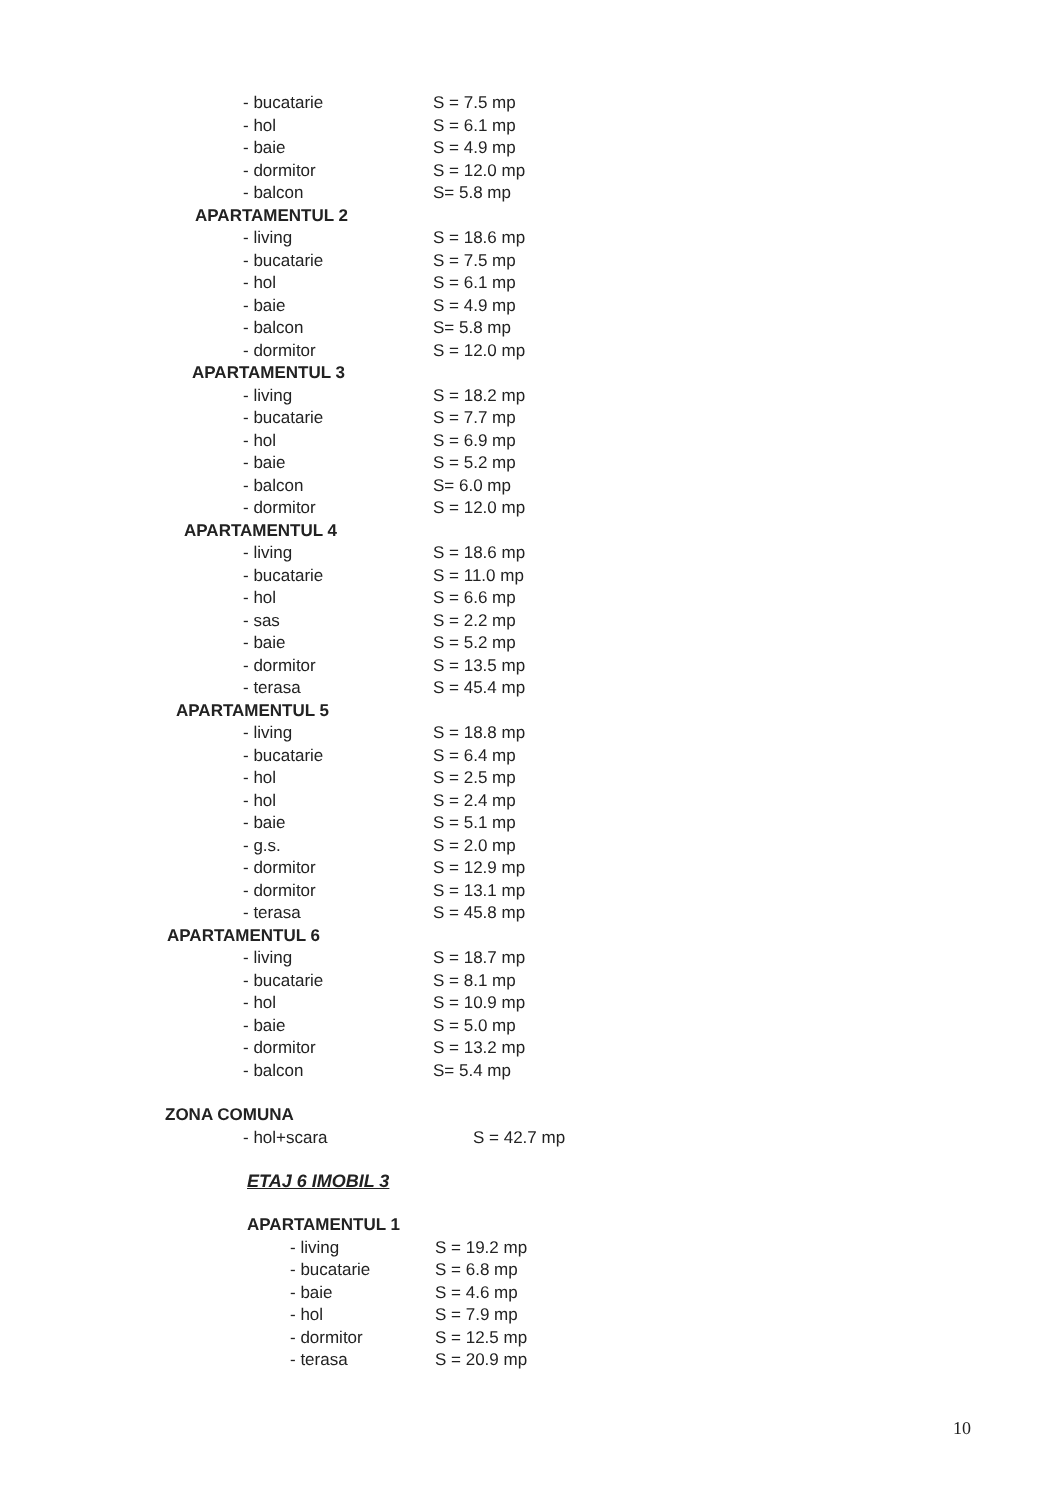| - bucatarie | S = 7.5 mp |
| - hol | S = 6.1 mp |
| - baie | S = 4.9 mp |
| - dormitor | S = 12.0 mp |
| - balcon | S= 5.8 mp |
| APARTAMENTUL 2 | |
| - living | S = 18.6 mp |
| - bucatarie | S = 7.5 mp |
| - hol | S = 6.1 mp |
| - baie | S = 4.9 mp |
| - balcon | S= 5.8 mp |
| - dormitor | S = 12.0 mp |
| APARTAMENTUL 3 | |
| - living | S = 18.2 mp |
| - bucatarie | S = 7.7 mp |
| - hol | S = 6.9 mp |
| - baie | S = 5.2 mp |
| - balcon | S= 6.0 mp |
| - dormitor | S = 12.0 mp |
| APARTAMENTUL 4 | |
| - living | S = 18.6 mp |
| - bucatarie | S = 11.0 mp |
| - hol | S = 6.6 mp |
| - sas | S = 2.2 mp |
| - baie | S = 5.2 mp |
| - dormitor | S = 13.5 mp |
| - terasa | S = 45.4 mp |
| APARTAMENTUL 5 | |
| - living | S = 18.8 mp |
| - bucatarie | S = 6.4 mp |
| - hol | S = 2.5 mp |
| - hol | S = 2.4 mp |
| - baie | S = 5.1 mp |
| - g.s. | S = 2.0 mp |
| - dormitor | S = 12.9 mp |
| - dormitor | S = 13.1 mp |
| - terasa | S = 45.8 mp |
| APARTAMENTUL 6 | |
| - living | S = 18.7 mp |
| - bucatarie | S = 8.1 mp |
| - hol | S = 10.9 mp |
| - baie | S = 5.0 mp |
| - dormitor | S = 13.2 mp |
| - balcon | S= 5.4 mp |
| ZONA COMUNA | |
| - hol+scara | S = 42.7 mp |
ETAJ 6 IMOBIL 3
| APARTAMENTUL 1 | |
| --- | --- |
| - living | S = 19.2 mp |
| - bucatarie | S = 6.8 mp |
| - baie | S = 4.6 mp |
| - hol | S = 7.9 mp |
| - dormitor | S = 12.5 mp |
| - terasa | S = 20.9 mp |
10